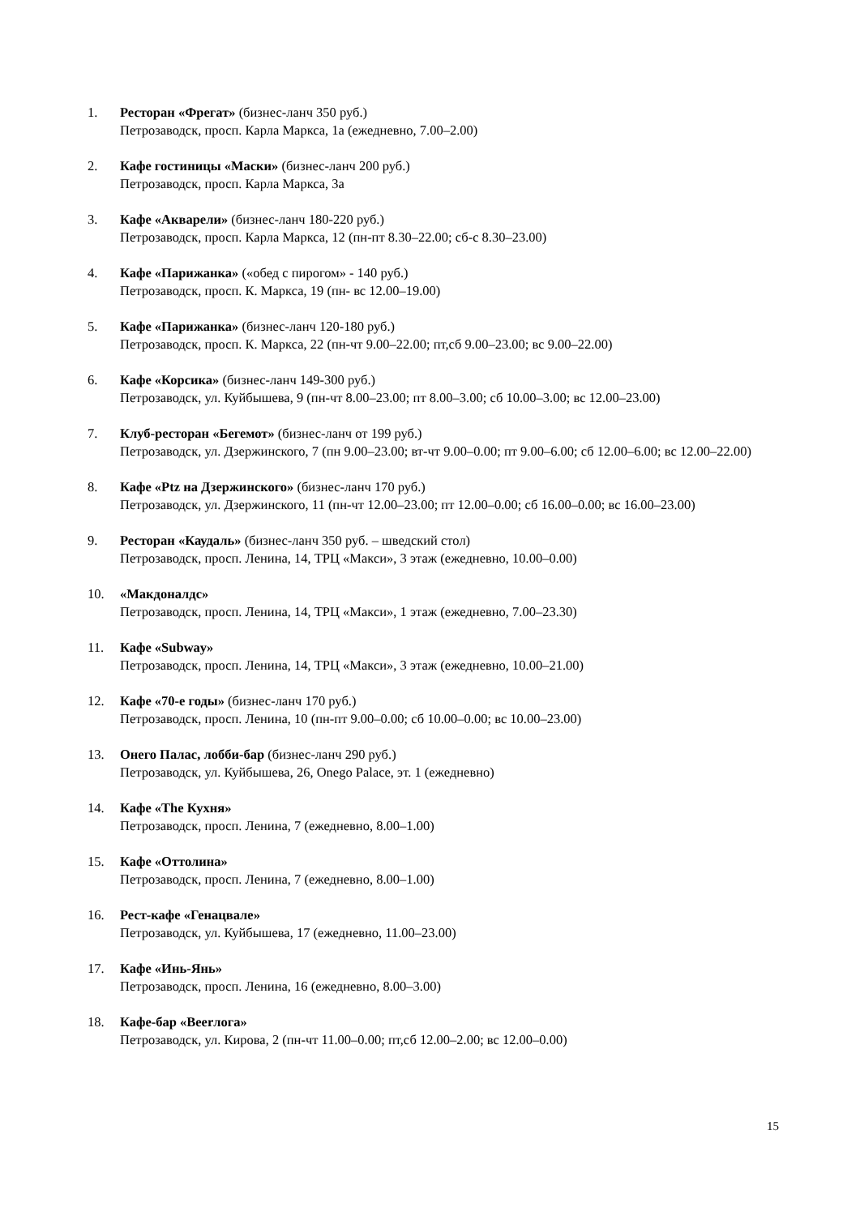1. Ресторан «Фрегат» (бизнес-ланч 350 руб.)
Петрозаводск, просп. Карла Маркса, 1а (ежедневно, 7.00–2.00)
2. Кафе гостиницы «Маски» (бизнес-ланч 200 руб.)
Петрозаводск, просп. Карла Маркса, 3а
3. Кафе «Акварели» (бизнес-ланч 180-220 руб.)
Петрозаводск, просп. Карла Маркса, 12 (пн-пт 8.30–22.00; сб-с 8.30–23.00)
4. Кафе «Парижанка» («обед с пирогом» - 140 руб.)
Петрозаводск, просп. К. Маркса, 19 (пн- вс 12.00–19.00)
5. Кафе «Парижанка» (бизнес-ланч 120-180 руб.)
Петрозаводск, просп. К. Маркса, 22 (пн-чт 9.00–22.00; пт,сб 9.00–23.00; вс 9.00–22.00)
6. Кафе «Корсика» (бизнес-ланч 149-300 руб.)
Петрозаводск, ул. Куйбышева, 9 (пн-чт 8.00–23.00; пт 8.00–3.00; сб 10.00–3.00; вс 12.00–23.00)
7. Клуб-ресторан «Бегемот» (бизнес-ланч от 199 руб.)
Петрозаводск, ул. Дзержинского, 7 (пн 9.00–23.00; вт-чт 9.00–0.00; пт 9.00–6.00; сб 12.00–6.00; вс 12.00–22.00)
8. Кафе «Ptz на Дзержинского» (бизнес-ланч 170 руб.)
Петрозаводск, ул. Дзержинского, 11 (пн-чт 12.00–23.00; пт 12.00–0.00; сб 16.00–0.00; вс 16.00–23.00)
9. Ресторан «Каудаль» (бизнес-ланч 350 руб. – шведский стол)
Петрозаводск, просп. Ленина, 14, ТРЦ «Макси», 3 этаж (ежедневно, 10.00–0.00)
10. «Макдоналдс»
Петрозаводск, просп. Ленина, 14, ТРЦ «Макси», 1 этаж (ежедневно, 7.00–23.30)
11. Кафе «Subway»
Петрозаводск, просп. Ленина, 14, ТРЦ «Макси», 3 этаж (ежедневно, 10.00–21.00)
12. Кафе «70-е годы» (бизнес-ланч 170 руб.)
Петрозаводск, просп. Ленина, 10 (пн-пт 9.00–0.00; сб 10.00–0.00; вс 10.00–23.00)
13. Онего Палас, лобби-бар (бизнес-ланч 290 руб.)
Петрозаводск, ул. Куйбышева, 26, Onego Palace, эт. 1 (ежедневно)
14. Кафе «The Кухня»
Петрозаводск, просп. Ленина, 7 (ежедневно, 8.00–1.00)
15. Кафе «Оттолина»
Петрозаводск, просп. Ленина, 7 (ежедневно, 8.00–1.00)
16. Рест-кафе «Генацвале»
Петрозаводск, ул. Куйбышева, 17 (ежедневно, 11.00–23.00)
17. Кафе «Инь-Янь»
Петрозаводск, просп. Ленина, 16 (ежедневно, 8.00–3.00)
18. Кафе-бар «Beerлога»
Петрозаводск, ул. Кирова, 2 (пн-чт 11.00–0.00; пт,сб 12.00–2.00; вс 12.00–0.00)
15